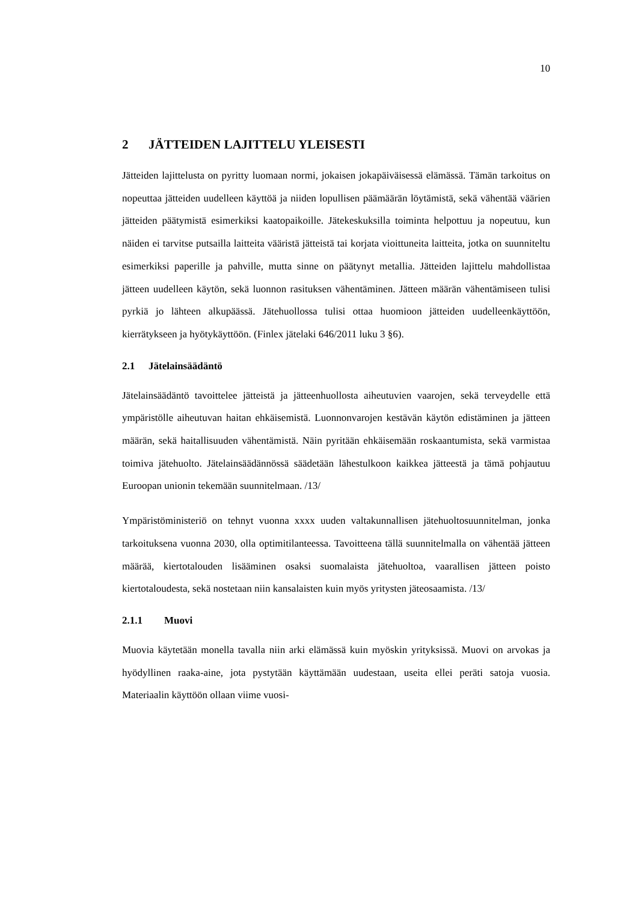10
2 JÄTTEIDEN LAJITTELU YLEISESTI
Jätteiden lajittelusta on pyritty luomaan normi, jokaisen jokapäiväisessä elämässä. Tämän tarkoitus on nopeuttaa jätteiden uudelleen käyttöä ja niiden lopullisen päämäärän löytämistä, sekä vähentää väärien jätteiden päätymistä esimerkiksi kaatopaikoille. Jätekeskuksilla toiminta helpottuu ja nopeutuu, kun näiden ei tarvitse putsailla laitteita vääristä jätteistä tai korjata vioittuneita laitteita, jotka on suunniteltu esimerkiksi paperille ja pahville, mutta sinne on päätynyt metallia. Jätteiden lajittelu mahdollistaa jätteen uudelleen käytön, sekä luonnon rasituksen vähentäminen. Jätteen määrän vähentämiseen tulisi pyrkiä jo lähteen alkupäässä. Jätehuollossa tulisi ottaa huomioon jätteiden uudelleenkäyttöön, kierrätykseen ja hyötykäyttöön. (Finlex jätelaki 646/2011 luku 3 §6).
2.1 Jätelainsäädäntö
Jätelainsäädäntö tavoittelee jätteistä ja jätteenhuollosta aiheutuvien vaarojen, sekä terveydelle että ympäristölle aiheutuvan haitan ehkäisemistä. Luonnonvarojen kestävän käytön edistäminen ja jätteen määrän, sekä haitallisuuden vähentämistä. Näin pyritään ehkäisemään roskaantumista, sekä varmistaa toimiva jätehuolto. Jätelainsäädännössä säädetään lähestulkoon kaikkea jätteestä ja tämä pohjautuu Euroopan unionin tekemään suunnitelmaan. /13/
Ympäristöministeriö on tehnyt vuonna xxxx uuden valtakunnallisen jätehuoltosuunnitelman, jonka tarkoituksena vuonna 2030, olla optimitilanteessa. Tavoitteena tällä suunnitelmalla on vähentää jätteen määrää, kiertotalouden lisääminen osaksi suomalaista jätehuoltoa, vaarallisen jätteen poisto kiertotaloudesta, sekä nostetaan niin kansalaisten kuin myös yritysten jäteosaamista. /13/
2.1.1 Muovi
Muovia käytetään monella tavalla niin arki elämässä kuin myöskin yrityksissä. Muovi on arvokas ja hyödyllinen raaka-aine, jota pystytään käyttämään uudestaan, useita ellei peräti satoja vuosia. Materiaalin käyttöön ollaan viime vuosi-